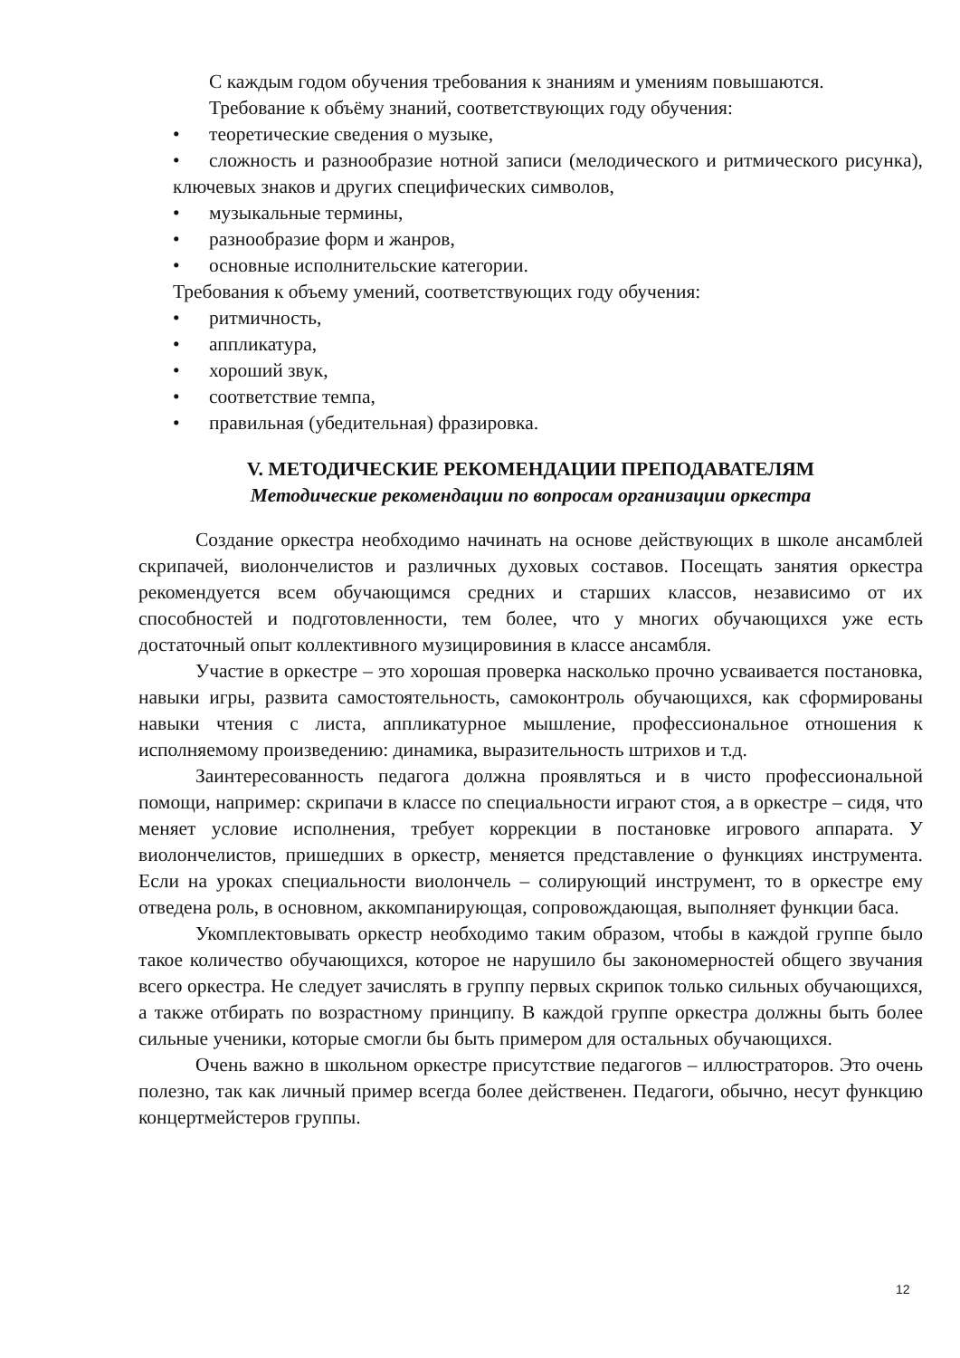С каждым годом обучения требования к знаниям и умениям повышаются.
Требование к объёму знаний, соответствующих году обучения:
• теоретические сведения о музыке,
• сложность и разнообразие нотной записи (мелодического и ритмического рисунка), ключевых знаков и других специфических символов,
• музыкальные термины,
• разнообразие форм и жанров,
• основные исполнительские категории.
Требования к объему умений, соответствующих году обучения:
• ритмичность,
• аппликатура,
• хороший звук,
• соответствие темпа,
• правильная (убедительная) фразировка.
V. МЕТОДИЧЕСКИЕ РЕКОМЕНДАЦИИ ПРЕПОДАВАТЕЛЯМ
Методические рекомендации по вопросам организации оркестра
Создание оркестра необходимо начинать на основе действующих в школе ансамблей скрипачей, виолончелистов и различных духовых составов. Посещать занятия оркестра рекомендуется всем обучающимся средних и старших классов, независимо от их способностей и подготовленности, тем более, что у многих обучающихся уже есть достаточный опыт коллективного музицировиния в классе ансамбля.
Участие в оркестре – это хорошая проверка насколько прочно усваивается постановка, навыки игры, развита самостоятельность, самоконтроль обучающихся, как сформированы навыки чтения с листа, аппликатурное мышление, профессиональное отношения к исполняемому произведению: динамика, выразительность штрихов и т.д.
Заинтересованность педагога должна проявляться и в чисто профессиональной помощи, например: скрипачи в классе по специальности играют стоя, а в оркестре – сидя, что меняет условие исполнения, требует коррекции в постановке игрового аппарата. У виолончелистов, пришедших в оркестр, меняется представление о функциях инструмента. Если на уроках специальности виолончель – солирующий инструмент, то в оркестре ему отведена роль, в основном, аккомпанирующая, сопровождающая, выполняет функции баса.
Укомплектовывать оркестр необходимо таким образом, чтобы в каждой группе было такое количество обучающихся, которое не нарушило бы закономерностей общего звучания всего оркестра. Не следует зачислять в группу первых скрипок только сильных обучающихся, а также отбирать по возрастному принципу. В каждой группе оркестра должны быть более сильные ученики, которые смогли бы быть примером для остальных обучающихся.
Очень важно в школьном оркестре присутствие педагогов – иллюстраторов. Это очень полезно, так как личный пример всегда более действенен. Педагоги, обычно, несут функцию концертмейстеров группы.
12